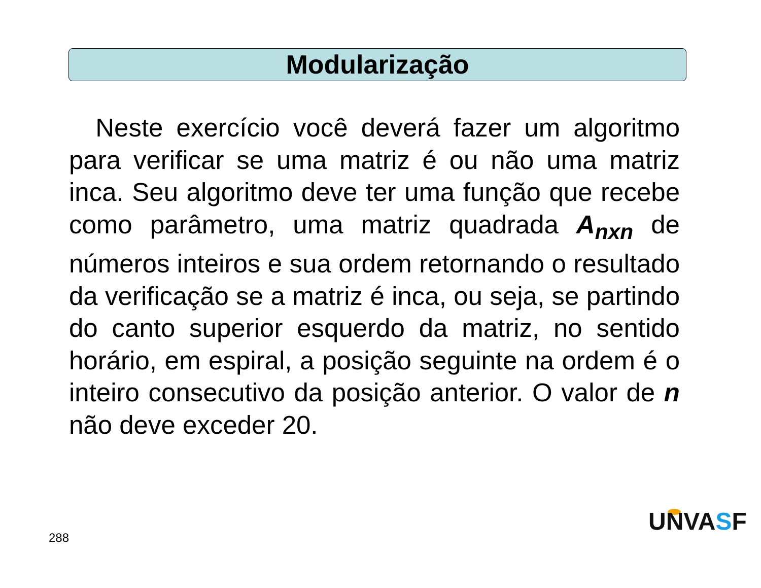Modularização
Neste exercício você deverá fazer um algoritmo para verificar se uma matriz é ou não uma matriz inca. Seu algoritmo deve ter uma função que recebe como parâmetro, uma matriz quadrada A<sub>nxn</sub> de números inteiros e sua ordem retornando o resultado da verificação se a matriz é inca, ou seja, se partindo do canto superior esquerdo da matriz, no sentido horário, em espiral, a posição seguinte na ordem é o inteiro consecutivo da posição anterior. O valor de n não deve exceder 20.
288
UNVASF